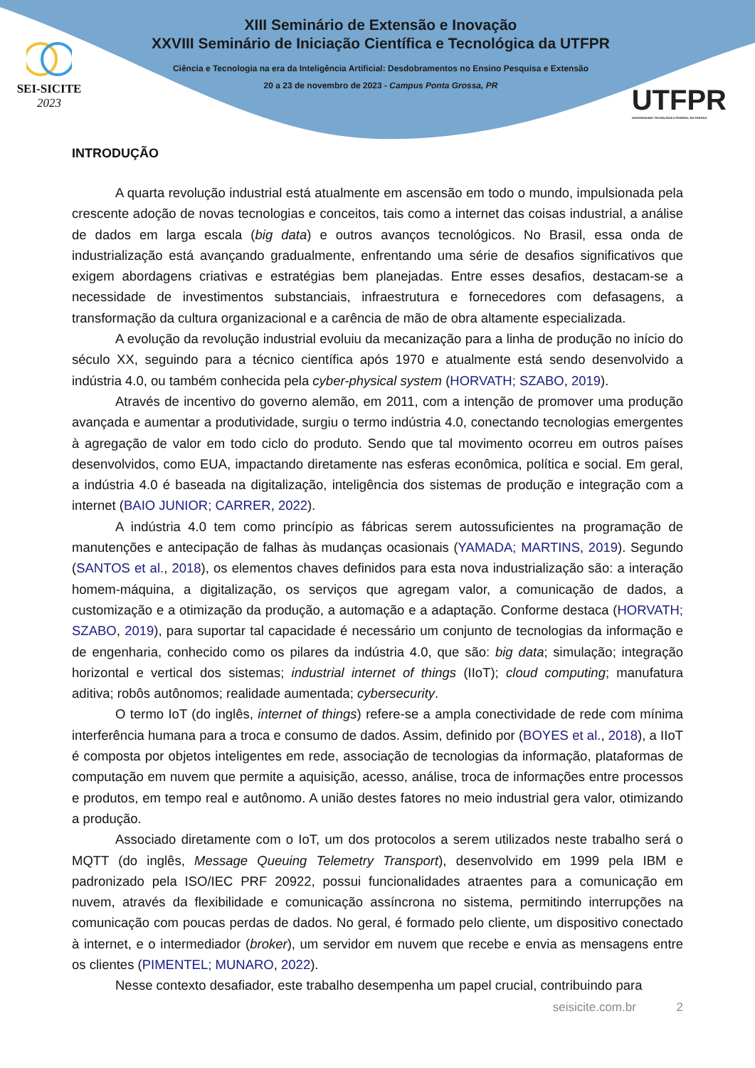SEI-SICITE
2023
XIII Seminário de Extensão e Inovação
XXVIII Seminário de Iniciação Científica e Tecnológica da UTFPR
Ciência e Tecnologia na era da Inteligência Artificial: Desdobramentos no Ensino Pesquisa e Extensão
20 a 23 de novembro de 2023 - Campus Ponta Grossa, PR
UTFPR
UNIVERSIDADE TECNOLÓGICA FEDERAL DO PARANÁ
INTRODUÇÃO
A quarta revolução industrial está atualmente em ascensão em todo o mundo, impulsionada pela crescente adoção de novas tecnologias e conceitos, tais como a internet das coisas industrial, a análise de dados em larga escala (big data) e outros avanços tecnológicos. No Brasil, essa onda de industrialização está avançando gradualmente, enfrentando uma série de desafios significativos que exigem abordagens criativas e estratégias bem planejadas. Entre esses desafios, destacam-se a necessidade de investimentos substanciais, infraestrutura e fornecedores com defasagens, a transformação da cultura organizacional e a carência de mão de obra altamente especializada.
A evolução da revolução industrial evoluiu da mecanização para a linha de produção no início do século XX, seguindo para a técnico científica após 1970 e atualmente está sendo desenvolvido a indústria 4.0, ou também conhecida pela cyber-physical system (HORVATH; SZABO, 2019).
Através de incentivo do governo alemão, em 2011, com a intenção de promover uma produção avançada e aumentar a produtividade, surgiu o termo indústria 4.0, conectando tecnologias emergentes à agregação de valor em todo ciclo do produto. Sendo que tal movimento ocorreu em outros países desenvolvidos, como EUA, impactando diretamente nas esferas econômica, política e social. Em geral, a indústria 4.0 é baseada na digitalização, inteligência dos sistemas de produção e integração com a internet (BAIO JUNIOR; CARRER, 2022).
A indústria 4.0 tem como princípio as fábricas serem autossuficientes na programação de manutenções e antecipação de falhas às mudanças ocasionais (YAMADA; MARTINS, 2019). Segundo (SANTOS et al., 2018), os elementos chaves definidos para esta nova industrialização são: a interação homem-máquina, a digitalização, os serviços que agregam valor, a comunicação de dados, a customização e a otimização da produção, a automação e a adaptação. Conforme destaca (HORVATH; SZABO, 2019), para suportar tal capacidade é necessário um conjunto de tecnologias da informação e de engenharia, conhecido como os pilares da indústria 4.0, que são: big data; simulação; integração horizontal e vertical dos sistemas; industrial internet of things (IIoT); cloud computing; manufatura aditiva; robôs autônomos; realidade aumentada; cybersecurity.
O termo IoT (do inglês, internet of things) refere-se a ampla conectividade de rede com mínima interferência humana para a troca e consumo de dados. Assim, definido por (BOYES et al., 2018), a IIoT é composta por objetos inteligentes em rede, associação de tecnologias da informação, plataformas de computação em nuvem que permite a aquisição, acesso, análise, troca de informações entre processos e produtos, em tempo real e autônomo. A união destes fatores no meio industrial gera valor, otimizando a produção.
Associado diretamente com o IoT, um dos protocolos a serem utilizados neste trabalho será o MQTT (do inglês, Message Queuing Telemetry Transport), desenvolvido em 1999 pela IBM e padronizado pela ISO/IEC PRF 20922, possui funcionalidades atraentes para a comunicação em nuvem, através da flexibilidade e comunicação assíncrona no sistema, permitindo interrupções na comunicação com poucas perdas de dados. No geral, é formado pelo cliente, um dispositivo conectado à internet, e o intermediador (broker), um servidor em nuvem que recebe e envia as mensagens entre os clientes (PIMENTEL; MUNARO, 2022).
Nesse contexto desafiador, este trabalho desempenha um papel crucial, contribuindo para
seisicite.com.br 2